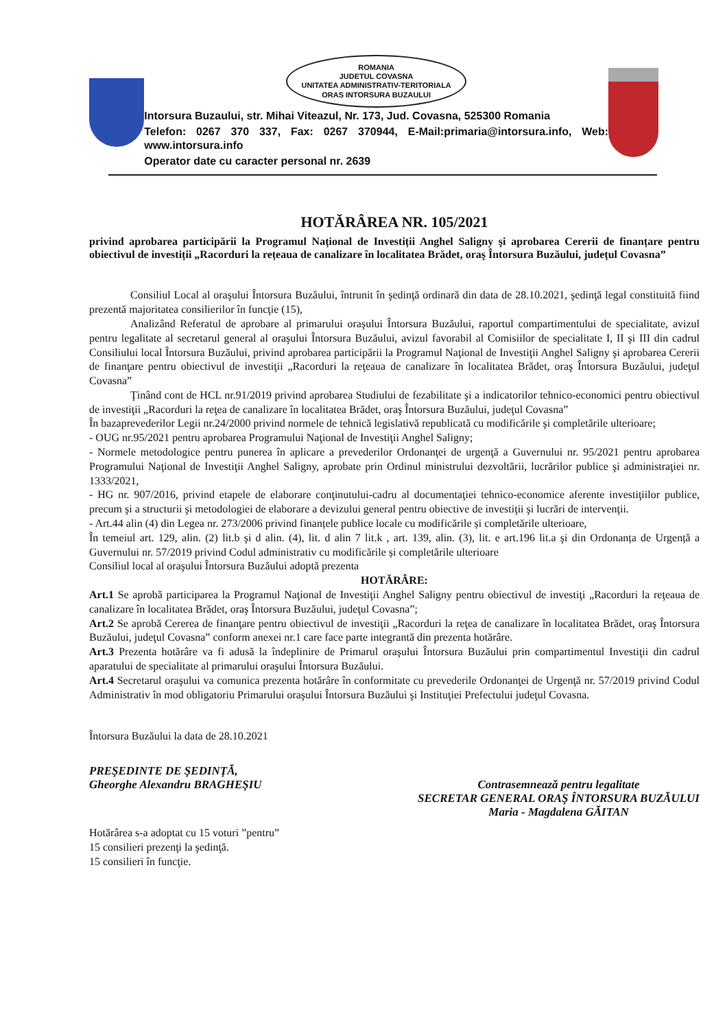ROMANIA
JUDETUL COVASNA
UNITATEA ADMINISTRATIV-TERITORIALA
ORAS INTORSURA BUZAULUI
Intorsura Buzaului, str. Mihai Viteazul, Nr. 173, Jud. Covasna, 525300 Romania
Telefon: 0267 370 337, Fax: 0267 370944, E-Mail:primaria@intorsura.info, Web: www.intorsura.info
Operator date cu caracter personal nr. 2639
HOTĂRÂREA NR. 105/2021
privind aprobarea participării la Programul Național de Investiții Anghel Saligny şi aprobarea Cererii de finanțare pentru obiectivul de investiții „Racorduri la rețeaua de canalizare în localitatea Brădet, oraş Întorsura Buzăului, județul Covasna”
Consiliul Local al oraşului Întorsura Buzăului, întrunit în şedinţă ordinară din data de 28.10.2021, şedinţă legal constituită fiind prezentă majoritatea consilierilor în funcţie (15),
Analizând Referatul de aprobare al primarului oraşului Întorsura Buzăului, raportul compartimentului de specialitate, avizul pentru legalitate al secretarul general al oraşului Întorsura Buzăului, avizul favorabil al Comisiilor de specialitate I, II şi III din cadrul Consiliului local Întorsura Buzăului, privind aprobarea participării la Programul Naţional de Investiţii Anghel Saligny şi aprobarea Cererii de finanţare pentru obiectivul de investiţii „Racorduri la reţeaua de canalizare în localitatea Brădet, oraş Întorsura Buzăului, judeţul Covasna”
Ţinând cont de HCL nr.91/2019 privind aprobarea Studiului de fezabilitate şi a indicatorilor tehnico-economici pentru obiectivul de investiţii „Racorduri la reţea de canalizare în localitatea Brădet, oraş Întorsura Buzăului, judeţul Covasna”
În bazaprevederilor Legii nr.24/2000 privind normele de tehnică legislativă republicată cu modificările şi completările ulterioare;
- OUG nr.95/2021 pentru aprobarea Programului Naţional de Investiţii Anghel Saligny;
- Normele metodologice pentru punerea în aplicare a prevederilor Ordonanţei de urgenţă a Guvernului nr. 95/2021 pentru aprobarea Programului Naţional de Investiţii Anghel Saligny, aprobate prin Ordinul ministrului dezvoltării, lucrărilor publice şi administraţiei nr. 1333/2021,
- HG nr. 907/2016, privind etapele de elaborare conţinutului-cadru al documentaţiei tehnico-economice aferente investiţiilor publice, precum şi a structurii şi metodologiei de elaborare a devizului general pentru obiective de investiţii şi lucrări de intervenţii.
- Art.44 alin (4) din Legea nr. 273/2006 privind finanțele publice locale cu modificările și completările ulterioare,
În temeiul art. 129, alin. (2) lit.b şi d alin. (4), lit. d alin 7 lit.k , art. 139, alin. (3), lit. e art.196 lit.a şi din Ordonanța de Urgență a Guvernului nr. 57/2019 privind Codul administrativ cu modificările și completările ulterioare
Consiliul local al oraşului Întorsura Buzăului adoptă prezenta
HOTĂRÂRE:
Art.1 Se aprobă participarea la Programul Naţional de Investiţii Anghel Saligny pentru obiectivul de investiţi „Racorduri la reţeaua de canalizare în localitatea Brădet, oraş Întorsura Buzăului, judeţul Covasna”;
Art.2 Se aprobă Cererea de finanţare pentru obiectivul de investiţii „Racorduri la reţea de canalizare în localitatea Brădet, oraş Întorsura Buzăului, judeţul Covasna” conform anexei nr.1 care face parte integrantă din prezenta hotărâre.
Art.3 Prezenta hotărâre va fi adusă la îndeplinire de Primarul oraşului Întorsura Buzăului prin compartimentul Investiţii din cadrul aparatului de specialitate al primarului oraşului Întorsura Buzăului.
Art.4 Secretarul oraşului va comunica prezenta hotărâre în conformitate cu prevederile Ordonanţei de Urgenţă nr. 57/2019 privind Codul Administrativ în mod obligatoriu Primarului oraşului Întorsura Buzăului şi Instituţiei Prefectului judeţul Covasna.
Întorsura Buzăului la data de 28.10.2021
PREŞEDINTE DE ŞEDINŢĂ,
Gheorghe Alexandru BRAGHEŞIU
Contrasemnează pentru legalitate
SECRETAR GENERAL ORAŞ ÎNTORSURA BUZĂULUI
Maria - Magdalena GĂITAN
Hotărârea s-a adoptat cu 15 voturi ”pentru”
15 consilieri prezenţi la şedinţă.
15 consilieri în funcţie.